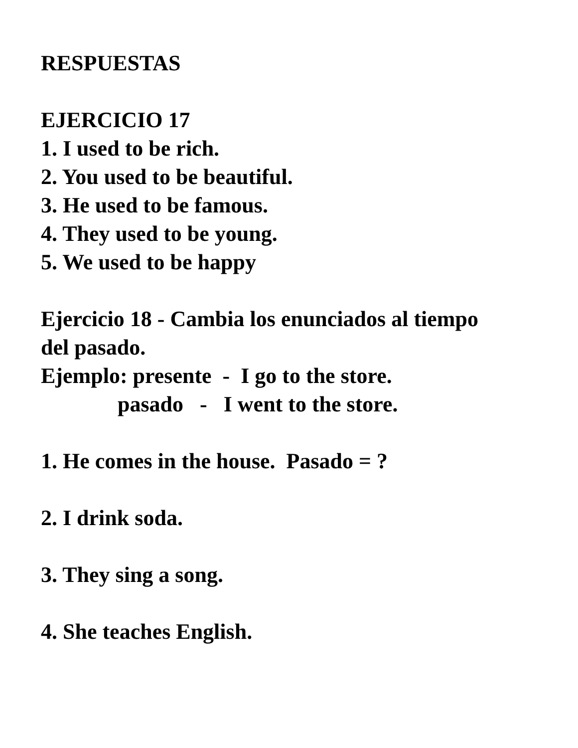RESPUESTAS
EJERCICIO 17
1. I used to be rich.
2. You used to be beautiful.
3. He used to be famous.
4. They used to be young.
5. We used to be happy
Ejercicio 18 - Cambia los enunciados al tiempo
del pasado.
Ejemplo: presente - I go to the store.
pasado - I went to the store.
1. He comes in the house. Pasado = ?
2. I drink soda.
3. They sing a song.
4. She teaches English.